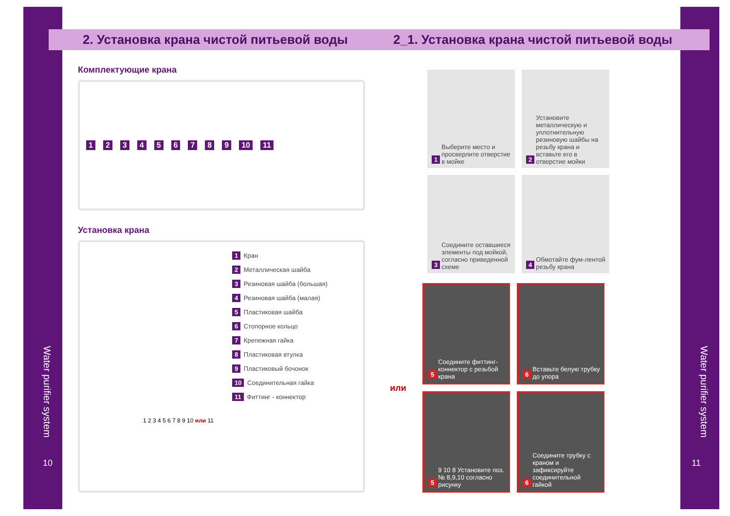Water purifier system
Water purifier system
10 11
2. Установка крана чистой питьевой воды
Комплектующие крана
123456789 10 11
Установка крана
1 Кран
2 Металлическая шайба
3 Резиновая шайба (большая)
4 Резиновая шайба (малая)
5 Пластиковая шайба
6 Стопорное кольцо
7 Крепежная гайка
8 Пластиковая втулка
9 Пластиковый бочонок
10 Соединительная гайка
11 Фиттинг - коннектор
1 2 3 4 5 6 7 8 9 10 или 11
2_1. Установка крана чистой питьевой воды
1 Выберите место и просверлите отверстие в мойке
2 Установите металлическую и уплотнительную резиновую шайбы на резьбу крана и вставьте его в отверстие мойки
3 Соедините оставшиеся элементы под мойкой, согласно приведенной схеме
4 Обмотайте фум-лентой резьбу крана
или
5 Соедините фиттинг-коннектор с резьбой крана
6 Вставьте белую трубку до упора
5 9 10 8 Установите поз. № 8,9,10 согласно рисунку
6 Соедините трубку с краном и зафиксируйте соединительной гайкой